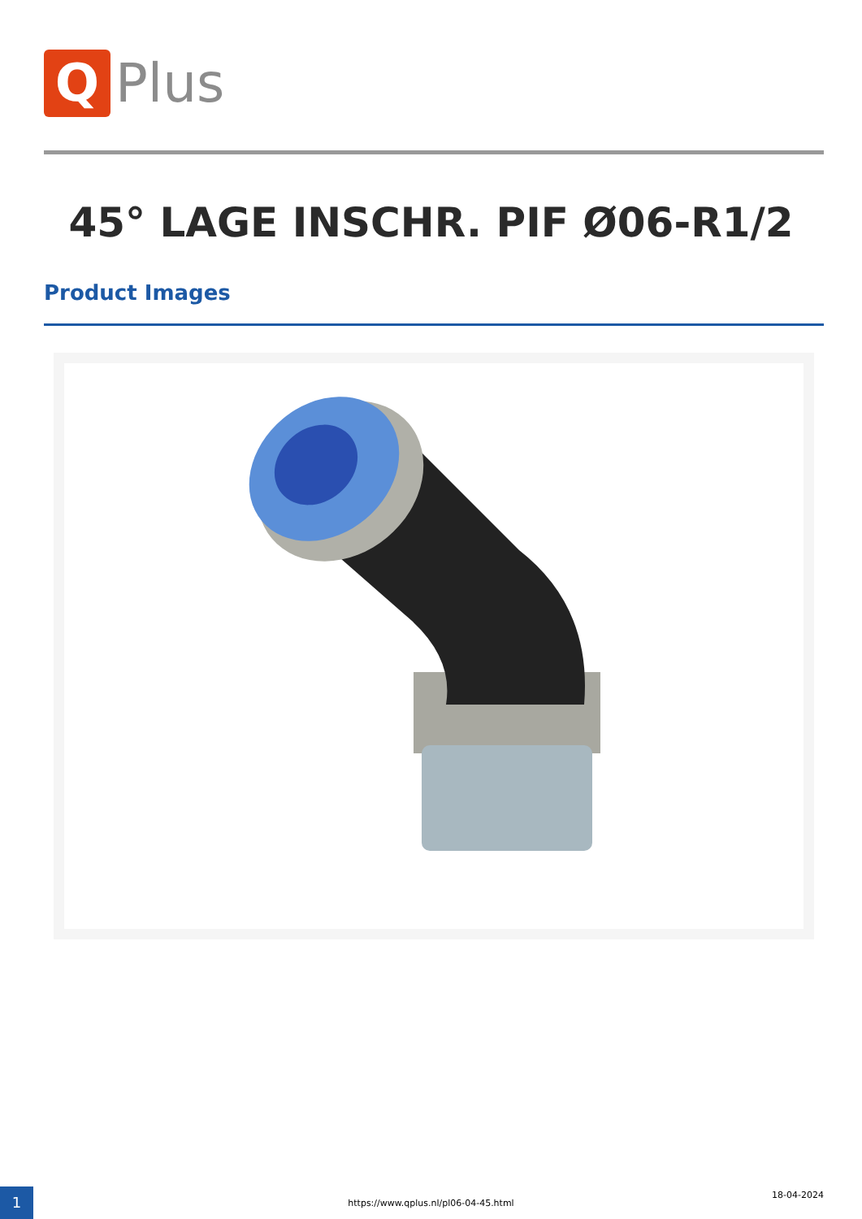Q
Plus
45° LAGE INSCHR. PIF Ø06-R1/2
Product Images
1 18-04-2024
https://www.qplus.nl/pl06-04-45.html